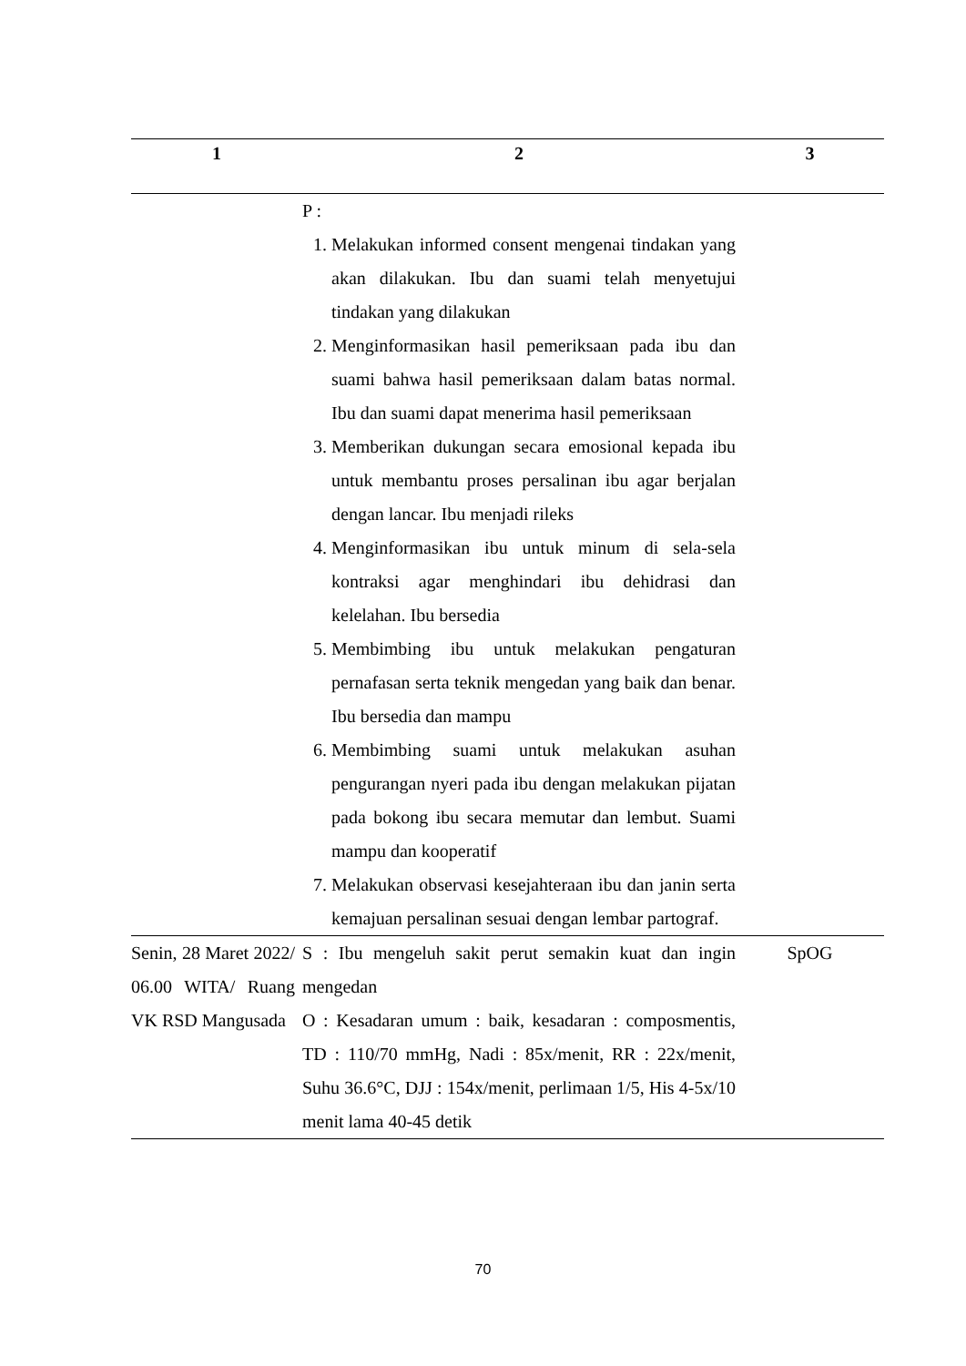| 1 | 2 | 3 |
| --- | --- | --- |
| | P : 1. Melakukan informed consent mengenai tindakan yang akan dilakukan. Ibu dan suami telah menyetujui tindakan yang dilakukan 2. Menginformasikan hasil pemeriksaan pada ibu dan suami bahwa hasil pemeriksaan dalam batas normal. Ibu dan suami dapat menerima hasil pemeriksaan 3. Memberikan dukungan secara emosional kepada ibu untuk membantu proses persalinan ibu agar berjalan dengan lancar. Ibu menjadi rileks 4. Menginformasikan ibu untuk minum di sela-sela kontraksi agar menghindari ibu dehidrasi dan kelelahan. Ibu bersedia 5. Membimbing ibu untuk melakukan pengaturan pernafasan serta teknik mengedan yang baik dan benar. Ibu bersedia dan mampu 6. Membimbing suami untuk melakukan asuhan pengurangan nyeri pada ibu dengan melakukan pijatan pada bokong ibu secara memutar dan lembut. Suami mampu dan kooperatif 7. Melakukan observasi kesejahteraan ibu dan janin serta kemajuan persalinan sesuai dengan lembar partograf. | |
| Senin, 28 Maret 2022/ 06.00 WITA/ Ruang VK RSD Mangusada | S : Ibu mengeluh sakit perut semakin kuat dan ingin mengedan O : Kesadaran umum : baik, kesadaran : composmentis, TD : 110/70 mmHg, Nadi : 85x/menit, RR : 22x/menit, Suhu 36.6°C, DJJ : 154x/menit, perlimaan 1/5, His 4-5x/10 menit lama 40-45 detik | SpOG |
70